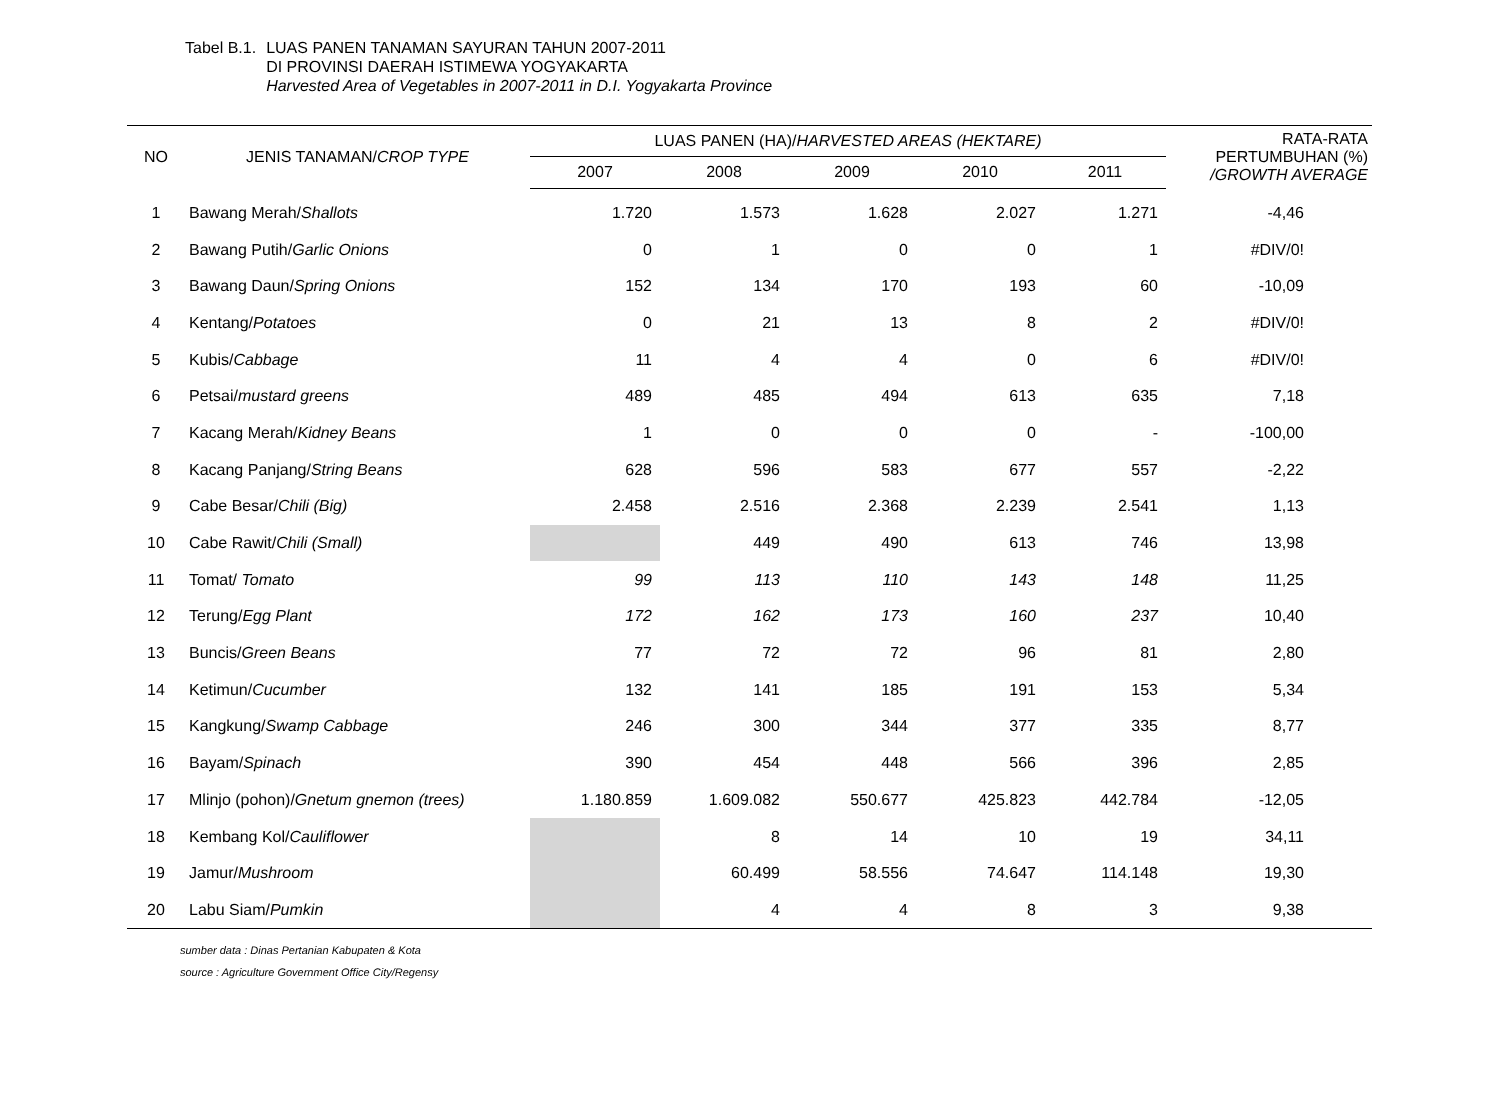Tabel B.1. LUAS PANEN TANAMAN SAYURAN TAHUN 2007-2011
DI PROVINSI DAERAH ISTIMEWA YOGYAKARTA
Harvested Area of Vegetables in 2007-2011 in D.I. Yogyakarta Province
| NO | JENIS TANAMAN/ CROP TYPE | LUAS PANEN (HA)/ HARVESTED AREAS (HEKTARE) | | | | | RATA-RATA PERTUMBUHAN (%) /GROWTH AVERAGE |
| --- | --- | --- | --- | --- | --- | --- | --- |
| | | 2007 | 2008 | 2009 | 2010 | 2011 | |
| 1 | Bawang Merah/ Shallots | 1.720 | 1.573 | 1.628 | 2.027 | 1.271 | -4,46 |
| 2 | Bawang Putih/ Garlic Onions | 0 | 1 | 0 | 0 | 1 | #DIV/0! |
| 3 | Bawang Daun/ Spring Onions | 152 | 134 | 170 | 193 | 60 | -10,09 |
| 4 | Kentang/ Potatoes | 0 | 21 | 13 | 8 | 2 | #DIV/0! |
| 5 | Kubis/ Cabbage | 11 | 4 | 4 | 0 | 6 | #DIV/0! |
| 6 | Petsai/ mustard greens | 489 | 485 | 494 | 613 | 635 | 7,18 |
| 7 | Kacang Merah/ Kidney Beans | 1 | 0 | 0 | 0 | - | -100,00 |
| 8 | Kacang Panjang/ String Beans | 628 | 596 | 583 | 677 | 557 | -2,22 |
| 9 | Cabe Besar/ Chili (Big) | 2.458 | 2.516 | 2.368 | 2.239 | 2.541 | 1,13 |
| 10 | Cabe Rawit/ Chili (Small) | | 449 | 490 | 613 | 746 | 13,98 |
| 11 | Tomat/ Tomato | 99 | 113 | 110 | 143 | 148 | 11,25 |
| 12 | Terung/ Egg Plant | 172 | 162 | 173 | 160 | 237 | 10,40 |
| 13 | Buncis/ Green Beans | 77 | 72 | 72 | 96 | 81 | 2,80 |
| 14 | Ketimun/ Cucumber | 132 | 141 | 185 | 191 | 153 | 5,34 |
| 15 | Kangkung/ Swamp Cabbage | 246 | 300 | 344 | 377 | 335 | 8,77 |
| 16 | Bayam/ Spinach | 390 | 454 | 448 | 566 | 396 | 2,85 |
| 17 | Mlinjo (pohon)/ Gnetum gnemon (trees) | 1.180.859 | 1.609.082 | 550.677 | 425.823 | 442.784 | -12,05 |
| 18 | Kembang Kol/ Cauliflower | | 8 | 14 | 10 | 19 | 34,11 |
| 19 | Jamur/ Mushroom | | 60.499 | 58.556 | 74.647 | 114.148 | 19,30 |
| 20 | Labu Siam/ Pumkin | | 4 | 4 | 8 | 3 | 9,38 |
sumber data : Dinas Pertanian Kabupaten & Kota
source : Agriculture Government Office City/Regensy